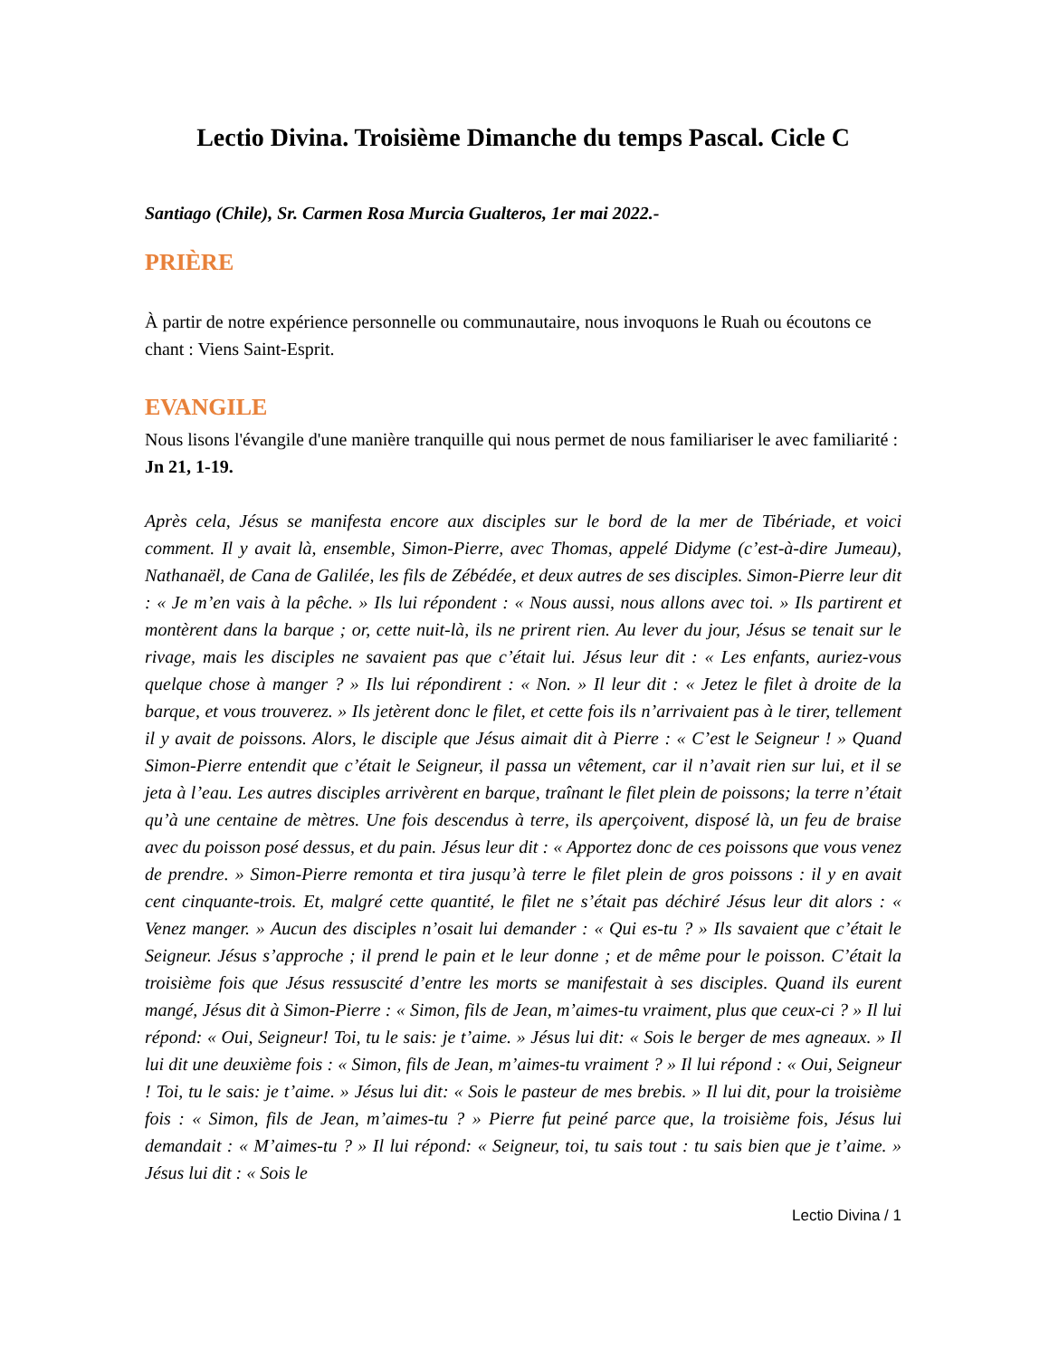Lectio Divina. Troisième Dimanche du temps Pascal. Cicle C
Santiago (Chile), Sr. Carmen Rosa Murcia Gualteros, 1er mai 2022.-
PRIÈRE
À partir de notre expérience personnelle ou communautaire, nous invoquons le Ruah ou écoutons ce chant : Viens Saint-Esprit.
EVANGILE
Nous lisons l'évangile d'une manière tranquille qui nous permet de nous familiariser le avec familiarité : Jn 21, 1-19.
Après cela, Jésus se manifesta encore aux disciples sur le bord de la mer de Tibériade, et voici comment. Il y avait là, ensemble, Simon-Pierre, avec Thomas, appelé Didyme (c’est-à-dire Jumeau), Nathanaël, de Cana de Galilée, les fils de Zébédée, et deux autres de ses disciples. Simon-Pierre leur dit : « Je m’en vais à la pêche. » Ils lui répondent : « Nous aussi, nous allons avec toi. » Ils partirent et montèrent dans la barque ; or, cette nuit-là, ils ne prirent rien. Au lever du jour, Jésus se tenait sur le rivage, mais les disciples ne savaient pas que c’était lui. Jésus leur dit : « Les enfants, auriez-vous quelque chose à manger ? » Ils lui répondirent : « Non. » Il leur dit : « Jetez le filet à droite de la barque, et vous trouverez. » Ils jetèrent donc le filet, et cette fois ils n’arrivaient pas à le tirer, tellement il y avait de poissons. Alors, le disciple que Jésus aimait dit à Pierre : « C’est le Seigneur ! » Quand Simon-Pierre entendit que c’était le Seigneur, il passa un vêtement, car il n’avait rien sur lui, et il se jeta à l’eau. Les autres disciples arrivèrent en barque, traînant le filet plein de poissons; la terre n’était qu’à une centaine de mètres. Une fois descendus à terre, ils aperçoivent, disposé là, un feu de braise avec du poisson posé dessus, et du pain. Jésus leur dit : « Apportez donc de ces poissons que vous venez de prendre. » Simon-Pierre remonta et tira jusqu’à terre le filet plein de gros poissons : il y en avait cent cinquante-trois. Et, malgré cette quantité, le filet ne s’était pas déchiré Jésus leur dit alors : « Venez manger. » Aucun des disciples n’osait lui demander : « Qui es-tu ? » Ils savaient que c’était le Seigneur. Jésus s’approche ; il prend le pain et le leur donne ; et de même pour le poisson. C’était la troisième fois que Jésus ressuscité d’entre les morts se manifestait à ses disciples. Quand ils eurent mangé, Jésus dit à Simon-Pierre : « Simon, fils de Jean, m’aimes-tu vraiment, plus que ceux-ci ? » Il lui répond: « Oui, Seigneur! Toi, tu le sais: je t’aime. » Jésus lui dit: « Sois le berger de mes agneaux. » Il lui dit une deuxième fois : « Simon, fils de Jean, m’aimes-tu vraiment ? » Il lui répond : « Oui, Seigneur ! Toi, tu le sais: je t’aime. » Jésus lui dit: « Sois le pasteur de mes brebis. » Il lui dit, pour la troisième fois : « Simon, fils de Jean, m’aimes-tu ? » Pierre fut peiné parce que, la troisième fois, Jésus lui demandait : « M’aimes-tu ? » Il lui répond: « Seigneur, toi, tu sais tout : tu sais bien que je t’aime. » Jésus lui dit : « Sois le
Lectio Divina / 1